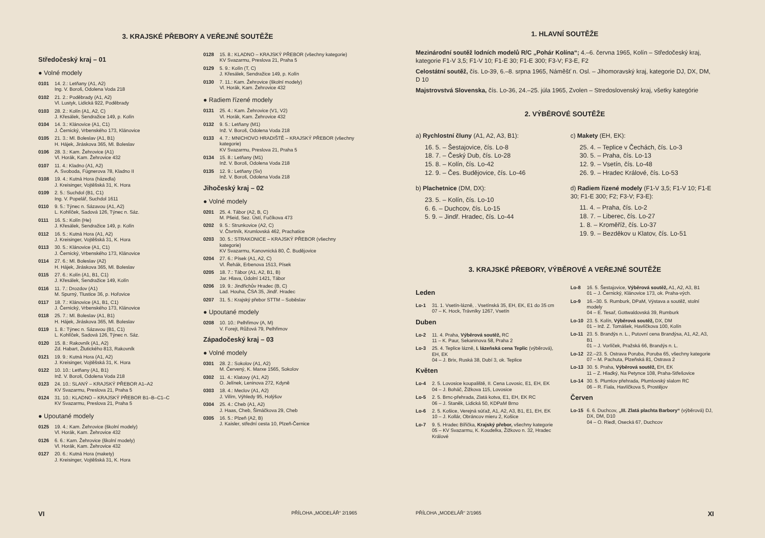3. KRAJSKÉ PŘEBORY A VEŘEJNÉ SOUTĚŽE
Středočeský kraj – 01
● Volné modely
0101 14. 2.: Letňany (A1, A2)
Ing. V. Boroš, Odolena Voda 218
0102 21. 2.: Poděbrady (A1, A2)
Vl. Lustyk, Lidická 922, Poděbrady
0103 28. 2.: Kolín (A1, A2, C)
J. Křesálek, Sendražice 149, p. Kolín
0104 14. 3.: Klánovice (A1, C1)
J. Černický, Vrbenského 173, Klánovice
0105 21. 3.: Ml. Boleslav (A1, B1)
H. Hájek, Jiráskova 365, Ml. Boleslav
0106 28. 3.: Kam. Žehrovice (A1)
Vl. Horák, Kam. Žehrovice 432
0107 11. 4.: Kladno (A1, A2)
A. Svoboda, Fügnerova 78, Kladno II
0108 19. 4.: Kutná Hora (házedla)
J. Kreisinger, Vojtěšská 31, K. Hora
0109 2. 5.: Suchdol (B1, C1)
Ing. V. Popelář, Suchdol 1611
0110 9. 5.: Týnec n. Sázavou (A1, A2)
L. Kohlíček, Sadová 126, Týnec n. Sáz.
0111 16. 5.: Kolín (He)
J. Křesálek, Sendražice 149, p. Kolín
0112 16. 5.: Kutná Hora (A1, A2)
J. Kreisinger, Vojtěšská 31, K. Hora
0113 30. 5.: Klánovice (A1, C1)
J. Černický, Vrbenského 173, Klánovice
0114 27. 6.: Ml. Boleslav (A2)
H. Hájek, Jiráskova 365, Ml. Boleslav
0115 27. 6.: Kolín (A1, B1, C1)
J. Křesálek, Sendražice 149, Kolín
0116 11. 7.: Drozdov (A1)
M. Spurný, Tlustice 36, p. Hořovice
0117 18. 7.: Klánovice (A1, B1, C1)
J. Černický, Vrbenského 173, Klánovice
0118 25. 7.: Ml. Boleslav (A1, B1)
H. Hájek, Jiráskova 365, Ml. Boleslav
0119 1. 8.: Týnec n. Sázavou (B1, C1)
L. Kohlíček, Sadová 126, Týnec n. Sáz.
0120 15. 8.: Rakovník (A1, A2)
Zd. Habart, Žlutického 813, Rakovník
0121 19. 9.: Kutná Hora (A1, A2)
J. Kreisinger, Vojtěšská 31, K. Hora
0122 10. 10.: Letňany (A1, B1)
Inž. V. Boroš, Odolena Voda 218
0123 24. 10.: SLANÝ – KRAJSKÝ PŘEBOR A1–A2
KV Svazarmu, Preslova 21, Praha 5
0124 31. 10.: KLADNO – KRAJSKÝ PŘEBOR B1–B–C1–C
KV Svazarmu, Preslova 21, Praha 5
● Upoutané modely
0125 19. 4.: Kam. Žehrovice (školní modely)
Vl. Horák, Kam. Žehrovice 432
0126 6. 6.: Kam. Žehrovice (školní modely)
Vl. Horák, Kam. Žehrovice 432
0127 20. 6.: Kutná Hora (makety)
J. Kreisinger, Vojtěšská 31, K. Hora
0128 15. 8.: KLADNO – KRAJSKÝ PŘEBOR (všechny kategorie)
KV Svazarmu, Preslova 21, Praha 5
0129 5. 9.: Kolín (T, C)
J. Křesálek, Sendražice 149, p. Kolín
0130 7. 11.: Kam. Žehrovice (školní modely)
Vl. Horák, Kam. Žehrovice 432
● Radiem řízené modely
0131 25. 4.: Kam. Žehrovice (V1, V2)
Vl. Horák, Kam. Žehrovice 432
0132 9. 5.: Letňany (M1)
Inž. V. Boroš, Odolena Voda 218
0133 4. 7.: MNICHOVO HRADIŠTĚ – KRAJSKÝ PŘEBOR (všechny kategorie)
KV Svazarmu, Preslova 21, Praha 5
0134 15. 8.: Letňany (M1)
Inž. V. Boroš, Odolena Voda 218
0135 12. 9.: Letňany (Sv)
Inž. V. Boroš, Odolena Voda 218
Jihočeský kraj – 02
● Volné modely
0201 25. 4. Tábor (A2, B, C)
M. Pšeid, Sez. Ústí, Fučíkova 473
0202 9. 5.: Strunkovice (A2, C)
V. Čtvrtník, Krumlovská 462, Prachatice
0203 30. 5.: STRAKONICE – KRAJSKÝ PŘEBOR (všechny kategorie)
KV Svazarmu, Kanovnická 80, Č. Budějovice
0204 27. 6.: Písek (A1, A2, C)
Vl. Řehák, Erbenova 1513, Písek
0205 18. 7.: Tábor (A1, A2, B1, B)
Jar. Hlava, Údolní 1421, Tábor
0206 19. 9.: Jindřichův Hradec (B, C)
Lad. Houha, ČSA 35, Jindř. Hradec
0207 31. 5.: Krajský přebor STTM – Soběslav
● Upoutané modely
0208 10. 10.: Pelhřimov (A, M)
V. Forejt, Růžová 79, Pelhřimov
Západočeský kraj – 03
● Volné modely
0301 28. 2.: Sokolov (A1, A2)
M. Červený, K. Marxe 1565, Sokolov
0302 11. 4.: Klatovy (A1, A2)
O. Jelínek, Leninova 272, Kdyně
0303 18. 4.: Meclov (A1, A2)
J. Vilím, Výhledy 95, Holýšov
0304 25. 4.: Cheb (A1, A2)
J. Haas, Cheb, Šimáčkova 29, Cheb
0305 16. 5.: Plzeň (A2, B)
J. Kaisler, střední cesta 10, Plzeň-Černice
VI PŘÍLOHA „MODELÁŘ“ 2/1965
1. HLAVNÍ SOUTĚŽE
Mezinárodní soutěž lodních modelů R/C „Pohár Kolína“; 4.–6. června 1965, Kolín – Středočeský kraj, kategorie F1-V 3,5; F1-V 10; F1-E 30; F1-E 300; F3-V; F3-E, F2
Celostátní soutěž, čís. Lo-39, 6.–8. srpna 1965, Náměšť n. Osl. – Jihomoravský kraj, kategorie DJ, DX, DM, D 10
Majstrovstvá Slovenska, čís. Lo-36, 24.–25. júla 1965, Zvolen – Stredoslovenský kraj, všetky kategórie
2. VÝBĚROVÉ SOUTĚŽE
a) Rychlostní čluny (A1, A2, A3, B1):
16. 5. – Šestajovice, čís. Lo-8
18. 7. – Český Dub, čís. Lo-28
15. 8. – Kolín, čís. Lo-42
12. 9. – Čes. Budějovice, čís. Lo-46
b) Plachetnice (DM, DX):
23. 5. – Kolín, čís. Lo-10
6. 6. – Duchcov, čís. Lo-15
5. 9. – Jindř. Hradec, čís. Lo-44
c) Makety (EH, EK):
25. 4. – Teplice v Čechách, čís. Lo-3
30. 5. – Praha, čís. Lo-13
12. 9. – Vsetín, čís. Lo-48
26. 9. – Hradec Králové, čís. Lo-53
d) Radiem řízené modely (F1-V 3,5; F1-V 10; F1-E 30; F1-E 300; F2; F3-V; F3-E):
11. 4. – Praha, čís. Lo-2
18. 7. – Liberec, čís. Lo-27
1. 8. – Kroměříž, čís. Lo-37
19. 9. – Bezděkov u Klatov, čís. Lo-51
3. KRAJSKÉ PŘEBORY, VÝBĚROVÉ A VEŘEJNÉ SOUTĚŽE
Leden
Lo-1 31. 1. Vsetín-lázně, . Vsetínská 35, EH, EK, E1 do 35 cm
07 – K. Hock, Trávníky 1267, Vsetín
Duben
Lo-2 11. 4. Praha, Výběrová soutěž, RC
11 – K. Paur, Sekaninova 58, Praha 2
Lo-3 25. 4. Teplice lázně, I. lázeňská cena Teplic (výběrová), EH, EK
04 – J. Brix, Ruská 38, Dubí 3, ok. Teplice
Květen
Lo-4 2. 5. Lovosice koupaliště, II. Cena Lovosic, E1, EH, EK
04 – J. Boháč, Žižkova 115, Lovosice
Lo-5 2. 5. Brnc-přehrada, Zlatá kotva, E1, EH, EK RC
06 – J. Staněk, Lidická 50, KDPaM Brno
Lo-6 2. 5. Košice, Verejná súťaž, A1, A2, A3, B1, E1, EH, EK
10 – J. Kollár, Obráncov mieru 2, Košice
Lo-7 9. 5. Hradec Bířička, Krajský přebor, všechny kategorie
05 – KV Svazarmu, K. Koudelka, Žižkovo n. 32, Hradec Králové
Lo-8 16. 5. Šestajovice, Výběrová soutěž, A1, A2, A3, B1
01 – J. Černický, Klánovice 173, ok. Praha-vých.
Lo-9 16.–30. 5. Rumburk, DPaM, Výstava a soutěž, stolní modely
04 – E. Tesař, Gottwaldovská 39, Rumburk
Lo-10 23. 5. Kolín, Výběrová soutěž, DX, DM
01 – Inž. Z. Tomášek, Havlíčkova 100, Kolín
Lo-11 23. 5. Brandýs n. L., Putovní cena Brandýsa, A1, A2, A3, B1
01 – J. Vorlíček, Pražská 66, Brandýs n. L.
Lo-12 22.–23. 5. Ostrava Poruba, Poruba 65, všechny kategorie
07 – M. Pachuta, Plzeňská 81, Ostrava 2
Lo-13 30. 5. Praha, Výběrová soutěž, EH, EK
11 – Z. Hladký, Na Petynce 108, Praha-Střešovice
Lo-14 30. 5. Plumlov přehrada, Plumlovský slalom RC
06 – R. Fiala, Havlíčkova 5, Prostějov
Červen
Lo-15 6. 6. Duchcov, „III. Zlatá plachta Barbory“ (výběrová) DJ, DX, DM, D10
04 – O. Riedl, Osecká 67, Duchcov
PŘÍLOHA „MODELÁŘ“ 2/1965 XI